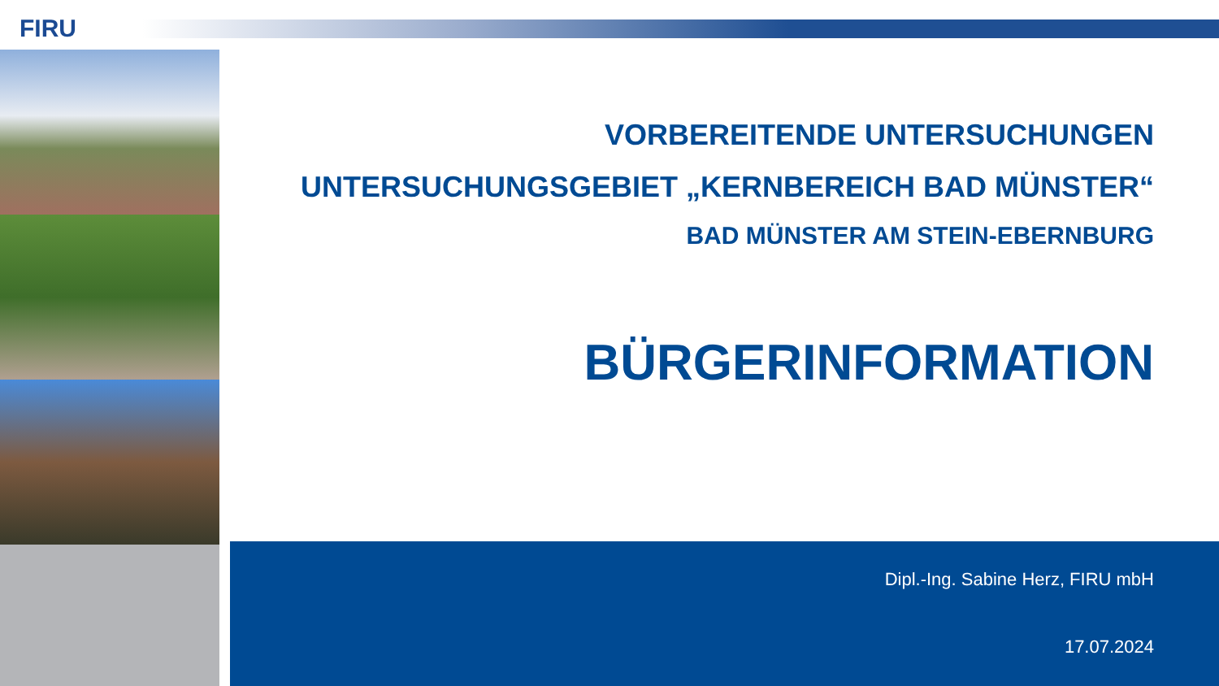FIRU
VORBEREITENDE UNTERSUCHUNGEN
UNTERSUCHUNGSGEBIET „KERNBEREICH BAD MÜNSTER“
BAD MÜNSTER AM STEIN-EBERNBURG
BÜRGERINFORMATION
Dipl.-Ing. Sabine Herz, FIRU mbH
17.07.2024